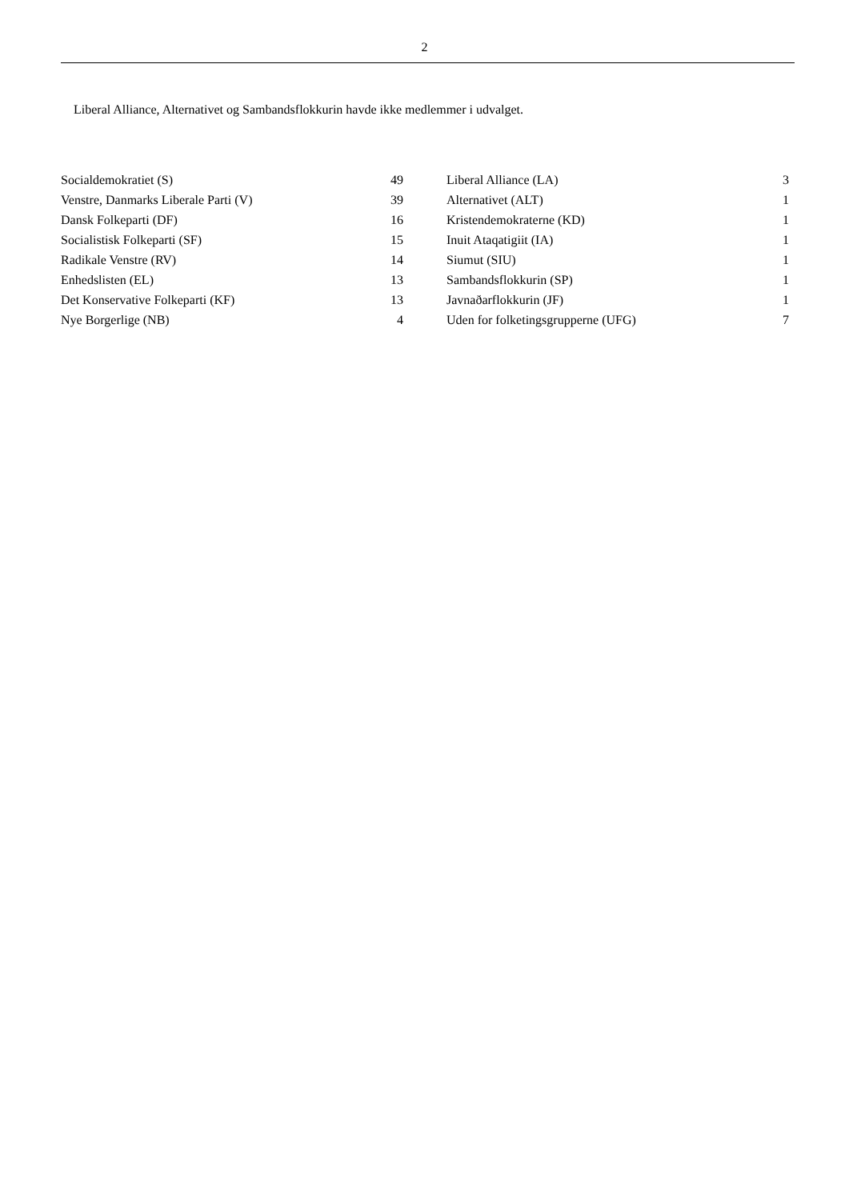2
Liberal Alliance, Alternativet og Sambandsflokkurin havde ikke medlemmer i udvalget.
| Socialdemokratiet (S) | 49 | | Liberal Alliance (LA) | 3 |
| Venstre, Danmarks Liberale Parti (V) | 39 | | Alternativet (ALT) | 1 |
| Dansk Folkeparti (DF) | 16 | | Kristendemokraterne (KD) | 1 |
| Socialistisk Folkeparti (SF) | 15 | | Inuit Ataqatigiit (IA) | 1 |
| Radikale Venstre (RV) | 14 | | Siumut (SIU) | 1 |
| Enhedslisten (EL) | 13 | | Sambandsflokkurin (SP) | 1 |
| Det Konservative Folkeparti (KF) | 13 | | Javnaðarflokkurin (JF) | 1 |
| Nye Borgerlige (NB) | 4 | | Uden for folketingsgrupperne (UFG) | 7 |